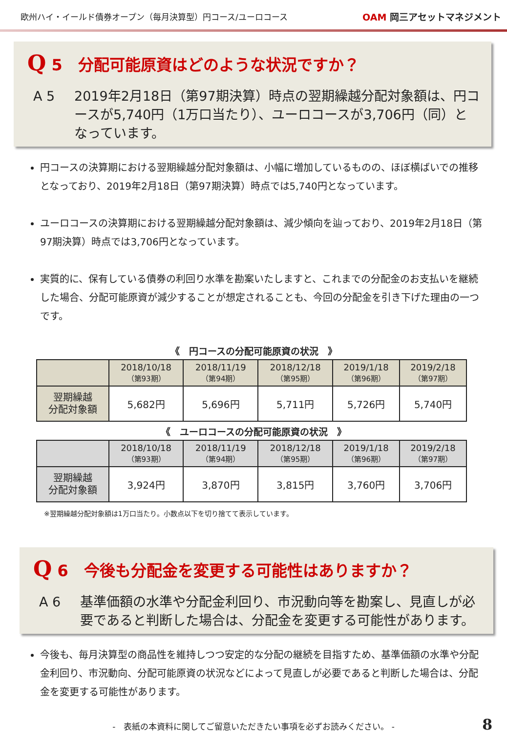欧州ハイ・イールド債券オープン（毎月決算型）円コース/ユーロコース
OAM 岡三アセットマネジメント
Q 5　分配可能原資はどのような状況ですか？
A 5 2019年2月18日（第97期決算）時点の翌期繰越分配対象額は、円コースが5,740円（1万口当たり）、ユーロコースが3,706円（同）となっています。
円コースの決算期における翌期繰越分配対象額は、小幅に増加しているものの、ほぼ横ばいでの推移となっており、2019年2月18日（第97期決算）時点では5,740円となっています。
ユーロコースの決算期における翌期繰越分配対象額は、減少傾向を辿っており、2019年2月18日（第97期決算）時点では3,706円となっています。
実質的に、保有している債券の利回り水準を勘案いたしますと、これまでの分配金のお支払いを継続した場合、分配可能原資が減少することが想定されることも、今回の分配金を引き下げた理由の一つです。
《　円コースの分配可能原資の状況　》
| | 2018/10/18 （第93期） | 2018/11/19 （第94期） | 2018/12/18 （第95期） | 2019/1/18 （第96期） | 2019/2/18 （第97期） |
| --- | --- | --- | --- | --- | --- |
| 翌期繰越 分配対象額 | 5,682円 | 5,696円 | 5,711円 | 5,726円 | 5,740円 |
《　ユーロコースの分配可能原資の状況　》
| | 2018/10/18 （第93期） | 2018/11/19 （第94期） | 2018/12/18 （第95期） | 2019/1/18 （第96期） | 2019/2/18 （第97期） |
| --- | --- | --- | --- | --- | --- |
| 翌期繰越 分配対象額 | 3,924円 | 3,870円 | 3,815円 | 3,760円 | 3,706円 |
※翌期繰越分配対象額は1万口当たり。小数点以下を切り捨てて表示しています。
Q 6　今後も分配金を変更する可能性はありますか？
A 6 基準価額の水準や分配金利回り、市況動向等を勘案し、見直しが必要であると判断した場合は、分配金を変更する可能性があります。
今後も、毎月決算型の商品性を維持しつつ安定的な分配の継続を目指すため、基準価額の水準や分配金利回り、市況動向、分配可能原資の状況などによって見直しが必要であると判断した場合は、分配金を変更する可能性があります。
-　表紙の本資料に関してご留意いただきたい事項を必ずお読みください。 - 8